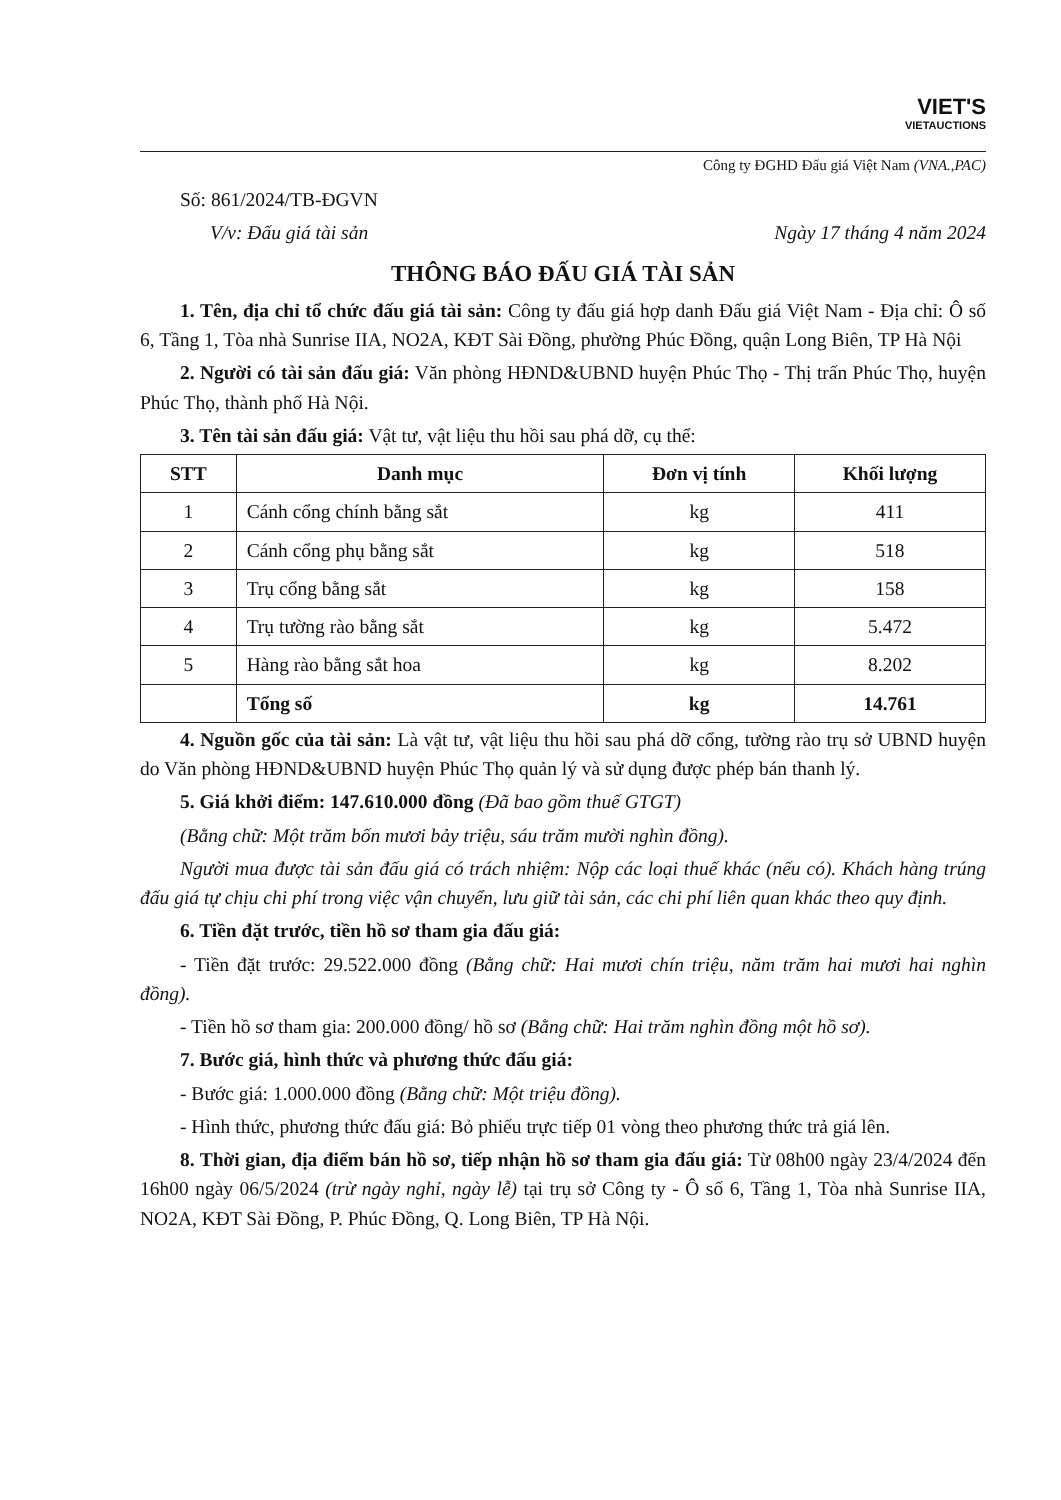VIET'S
VIETAUCTIONS
Công ty ĐGHD Đấu giá Việt Nam (VNA.,PAC)
Số: 861/2024/TB-ĐGVN
V/v: Đấu giá tài sản Ngày 17 tháng 4 năm 2024
THÔNG BÁO ĐẤU GIÁ TÀI SẢN
1. Tên, địa chỉ tổ chức đấu giá tài sản: Công ty đấu giá hợp danh Đấu giá Việt Nam - Địa chỉ: Ô số 6, Tầng 1, Tòa nhà Sunrise IIA, NO2A, KĐT Sài Đồng, phường Phúc Đồng, quận Long Biên, TP Hà Nội
2. Người có tài sản đấu giá: Văn phòng HĐND&UBND huyện Phúc Thọ - Thị trấn Phúc Thọ, huyện Phúc Thọ, thành phố Hà Nội.
3. Tên tài sản đấu giá: Vật tư, vật liệu thu hồi sau phá dỡ, cụ thể:
| STT | Danh mục | Đơn vị tính | Khối lượng |
| --- | --- | --- | --- |
| 1 | Cánh cổng chính bằng sắt | kg | 411 |
| 2 | Cánh cổng phụ bằng sắt | kg | 518 |
| 3 | Trụ cổng bằng sắt | kg | 158 |
| 4 | Trụ tường rào bằng sắt | kg | 5.472 |
| 5 | Hàng rào bằng sắt hoa | kg | 8.202 |
| | Tổng số | kg | 14.761 |
4. Nguồn gốc của tài sản: Là vật tư, vật liệu thu hồi sau phá dỡ cổng, tường rào trụ sở UBND huyện do Văn phòng HĐND&UBND huyện Phúc Thọ quản lý và sử dụng được phép bán thanh lý.
5. Giá khởi điểm: 147.610.000 đồng (Đã bao gồm thuế GTGT)
(Bằng chữ: Một trăm bốn mươi bảy triệu, sáu trăm mười nghìn đồng).
Người mua được tài sản đấu giá có trách nhiệm: Nộp các loại thuế khác (nếu có). Khách hàng trúng đấu giá tự chịu chi phí trong việc vận chuyển, lưu giữ tài sản, các chi phí liên quan khác theo quy định.
6. Tiền đặt trước, tiền hồ sơ tham gia đấu giá:
- Tiền đặt trước: 29.522.000 đồng (Bằng chữ: Hai mươi chín triệu, năm trăm hai mươi hai nghìn đồng).
- Tiền hồ sơ tham gia: 200.000 đồng/ hồ sơ (Bằng chữ: Hai trăm nghìn đồng một hồ sơ).
7. Bước giá, hình thức và phương thức đấu giá:
- Bước giá: 1.000.000 đồng (Bằng chữ: Một triệu đồng).
- Hình thức, phương thức đấu giá: Bỏ phiếu trực tiếp 01 vòng theo phương thức trả giá lên.
8. Thời gian, địa điểm bán hồ sơ, tiếp nhận hồ sơ tham gia đấu giá: Từ 08h00 ngày 23/4/2024 đến 16h00 ngày 06/5/2024 (trừ ngày nghỉ, ngày lễ) tại trụ sở Công ty - Ô số 6, Tầng 1, Tòa nhà Sunrise IIA, NO2A, KĐT Sài Đồng, P. Phúc Đồng, Q. Long Biên, TP Hà Nội.